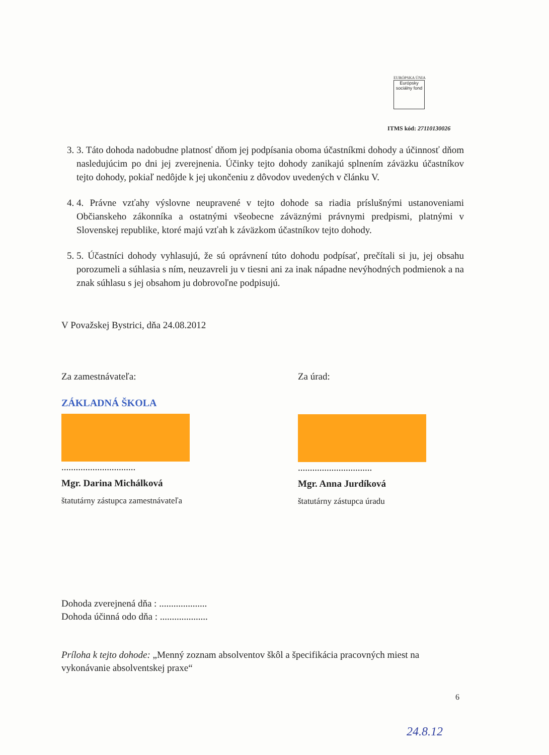EURÓPSKA ÚNIA
Európsky sociálny fond
ITMS kód: 27110130026
3. 3. Táto dohoda nadobudne platnosť dňom jej podpísania oboma účastníkmi dohody a účinnosť dňom nasledujúcim po dni jej zverejnenia. Účinky tejto dohody zanikajú splnením záväzku účastníkov tejto dohody, pokiaľ nedôjde k jej ukončeniu z dôvodov uvedených v článku V.
4. 4. Právne vzťahy výslovne neupravené v tejto dohode sa riadia príslušnými ustanoveniami Občianskeho zákonníka a ostatnými všeobecne záväznými právnymi predpismi, platnými v Slovenskej republike, ktoré majú vzťah k záväzkom účastníkov tejto dohody.
5. 5. Účastníci dohody vyhlasujú, že sú oprávnení túto dohodu podpísať, prečítali si ju, jej obsahu porozumeli a súhlasia s ním, neuzavreli ju v tiesni ani za inak nápadne nevýhodných podmienok a na znak súhlasu s jej obsahom ju dobrovoľne podpisujú.
V Považskej Bystrici, dňa 24.08.2012
Za zamestnávateľa:
ZÁKLADNÁ ŠKOLA
...............................
Mgr. Darina Michálková
štatutárny zástupca zamestnávateľa
Za úrad:
...............................
Mgr. Anna Jurdíková
štatutárny zástupca úradu
Dohoda zverejnená dňa : ....................
Dohoda účinná odo dňa : ....................
Príloha k tejto dohode: „Menný zoznam absolventov škôl a špecifikácia pracovných miest na vykonávanie absolventskej praxe“
6
24.8.12